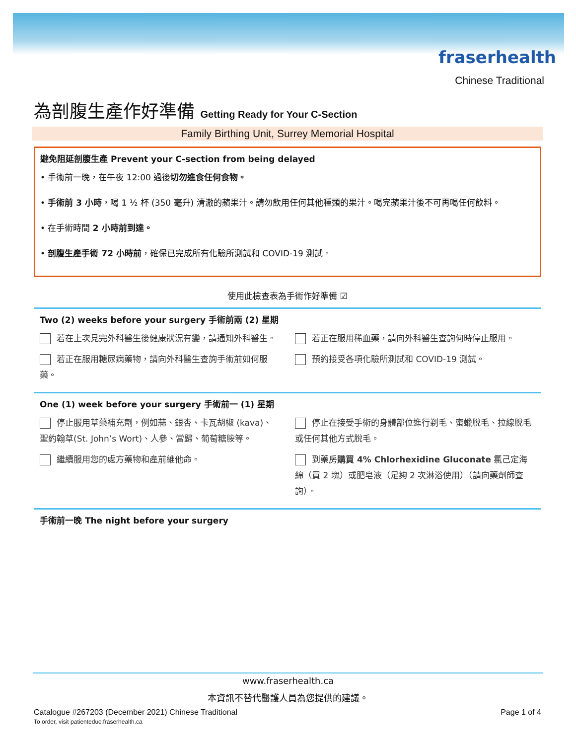fraserhealth
Chinese Traditional
為剖腹生產作好準備 Getting Ready for Your C-Section
Family Birthing Unit, Surrey Memorial Hospital
避免阻延剖腹生產 Prevent your C-section from being delayed
• 手術前一晚，在午夜 12:00 過後切勿進食任何食物。
• 手術前 3 小時，喝 1 ½ 杯 (350 毫升) 清澈的蘋果汁。請勿飲用任何其他種類的果汁。喝完蘋果汁後不可再喝任何飲料。
• 在手術時間 2 小時前到達。
• 剖腹生產手術 72 小時前，確保已完成所有化驗所測試和 COVID-19 測試。
使用此檢查表為手術作好準備 ☑
Two (2) weeks before your surgery 手術前兩 (2) 星期
若在上次見完外科醫生後健康狀況有變，請通知外科醫生。
若正在服用糖尿病藥物，請向外科醫生查詢手術前如何服藥。
若正在服用稀血藥，請向外科醫生查詢何時停止服用。
預約接受各項化驗所測試和 COVID-19 測試。
One (1) week before your surgery 手術前一 (1) 星期
停止服用草藥補充劑，例如蒜、銀杏、卡瓦胡椒 (kava)、聖約翰草(St. John’s Wort)、人參、當歸、葡萄糖胺等。
繼續服用您的處方藥物和產前維他命。
停止在接受手術的身體部位進行剃毛、蜜蠟脫毛、拉線脫毛或任何其他方式脫毛。
到藥房購買 4% Chlorhexidine Gluconate 氯己定海綿（買 2 塊）或肥皂液（足夠 2 次淋浴使用）（請向藥劑師查詢）。
手術前一晚 The night before your surgery
www.fraserhealth.ca
本資訊不替代醫護人員為您提供的建議。
Catalogue #267203 (December 2021) Chinese Traditional
To order, visit patienteduc.fraserhealth.ca
Page 1 of 4